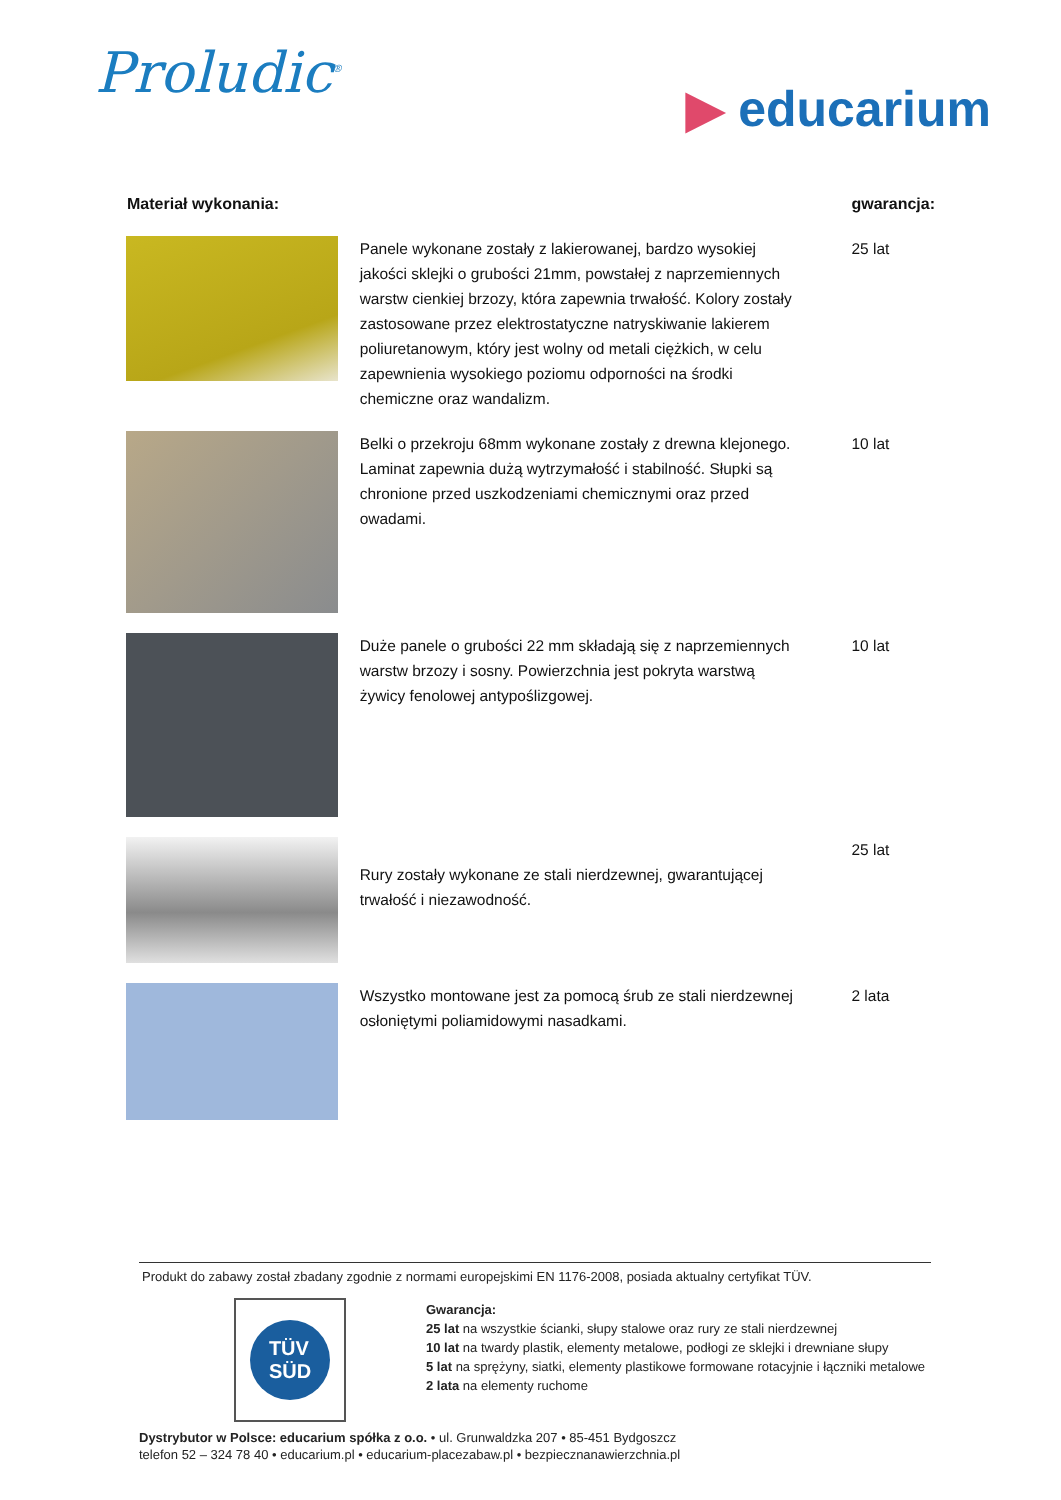Proludic<sup>®</sup>
▶ educarium
| Materiał wykonania: | | gwarancja: |
| --- | --- | --- |
| | Panele wykonane zostały z lakierowanej, bardzo wysokiej jakości sklejki o grubości 21mm, powstałej z naprzemiennych warstw cienkiej brzozy, która zapewnia trwałość. Kolory zostały zastosowane przez elektrostatyczne natryskiwanie lakierem poliuretanowym, który jest wolny od metali ciężkich, w celu zapewnienia wysokiego poziomu odporności na środki chemiczne oraz wandalizm. | 25 lat |
| | Belki o przekroju 68mm wykonane zostały z drewna klejonego. Laminat zapewnia dużą wytrzymałość i stabilność. Słupki są chronione przed uszkodzeniami chemicznymi oraz przed owadami. | 10 lat |
| | Duże panele o grubości 22 mm składają się z naprzemiennych warstw brzozy i sosny. Powierzchnia jest pokryta warstwą żywicy fenolowej antypoślizgowej. | 10 lat |
| | Rury zostały wykonane ze stali nierdzewnej, gwarantującej trwałość i niezawodność. | 25 lat |
| | Wszystko montowane jest za pomocą śrub ze stali nierdzewnej osłoniętymi poliamidowymi nasadkami. | 2 lata |
Produkt do zabawy został zbadany zgodnie z normami europejskimi EN 1176-2008, posiada aktualny certyfikat TÜV.
TÜV
SÜD
Gwarancja:
25 lat na wszystkie ścianki, słupy stalowe oraz rury ze stali nierdzewnej
10 lat na twardy plastik, elementy metalowe, podłogi ze sklejki i drewniane słupy
5 lat na sprężyny, siatki, elementy plastikowe formowane rotacyjnie i łączniki metalowe
2 lata na elementy ruchome
Dystrybutor w Polsce: educarium spółka z o.o. • ul. Grunwaldzka 207 • 85-451 Bydgoszcz
telefon 52 – 324 78 40 • educarium.pl • educarium-placezabaw.pl • bezpiecznanawierzchnia.pl